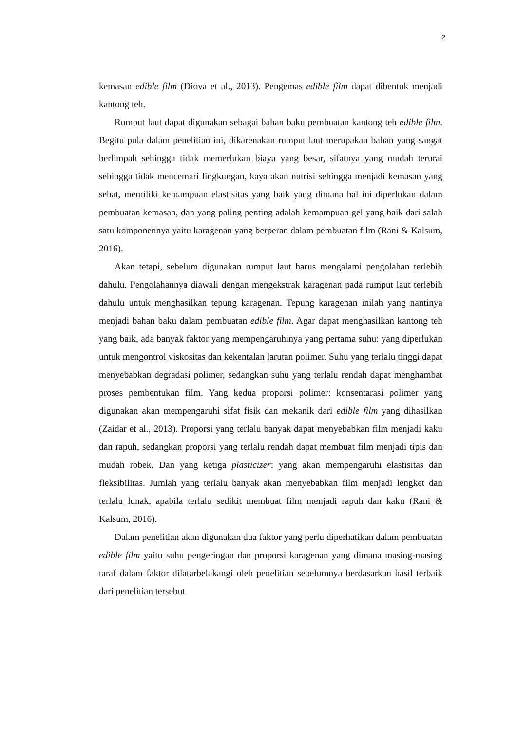2
kemasan edible film (Diova et al., 2013). Pengemas edible film dapat dibentuk menjadi kantong teh.
Rumput laut dapat digunakan sebagai bahan baku pembuatan kantong teh edible film. Begitu pula dalam penelitian ini, dikarenakan rumput laut merupakan bahan yang sangat berlimpah sehingga tidak memerlukan biaya yang besar, sifatnya yang mudah terurai sehingga tidak mencemari lingkungan, kaya akan nutrisi sehingga menjadi kemasan yang sehat, memiliki kemampuan elastisitas yang baik yang dimana hal ini diperlukan dalam pembuatan kemasan, dan yang paling penting adalah kemampuan gel yang baik dari salah satu komponennya yaitu karagenan yang berperan dalam pembuatan film (Rani & Kalsum, 2016).
Akan tetapi, sebelum digunakan rumput laut harus mengalami pengolahan terlebih dahulu. Pengolahannya diawali dengan mengekstrak karagenan pada rumput laut terlebih dahulu untuk menghasilkan tepung karagenan. Tepung karagenan inilah yang nantinya menjadi bahan baku dalam pembuatan edible film. Agar dapat menghasilkan kantong teh yang baik, ada banyak faktor yang mempengaruhinya yang pertama suhu: yang diperlukan untuk mengontrol viskositas dan kekentalan larutan polimer. Suhu yang terlalu tinggi dapat menyebabkan degradasi polimer, sedangkan suhu yang terlalu rendah dapat menghambat proses pembentukan film. Yang kedua proporsi polimer: konsentarasi polimer yang digunakan akan mempengaruhi sifat fisik dan mekanik dari edible film yang dihasilkan (Zaidar et al., 2013). Proporsi yang terlalu banyak dapat menyebabkan film menjadi kaku dan rapuh, sedangkan proporsi yang terlalu rendah dapat membuat film menjadi tipis dan mudah robek. Dan yang ketiga plasticizer: yang akan mempengaruhi elastisitas dan fleksibilitas. Jumlah yang terlalu banyak akan menyebabkan film menjadi lengket dan terlalu lunak, apabila terlalu sedikit membuat film menjadi rapuh dan kaku (Rani & Kalsum, 2016).
Dalam penelitian akan digunakan dua faktor yang perlu diperhatikan dalam pembuatan edible film yaitu suhu pengeringan dan proporsi karagenan yang dimana masing-masing taraf dalam faktor dilatarbelakangi oleh penelitian sebelumnya berdasarkan hasil terbaik dari penelitian tersebut